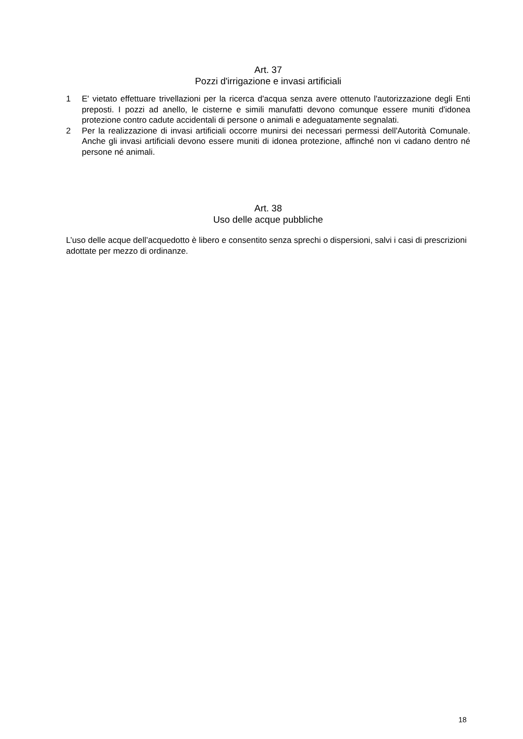Art. 37
Pozzi d'irrigazione e invasi artificiali
1 E' vietato effettuare trivellazioni per la ricerca d'acqua senza avere ottenuto l'autorizzazione degli Enti preposti. I pozzi ad anello, le cisterne e simili manufatti devono comunque essere muniti d'idonea protezione contro cadute accidentali di persone o animali e adeguatamente segnalati.
2 Per la realizzazione di invasi artificiali occorre munirsi dei necessari permessi dell'Autorità Comunale. Anche gli invasi artificiali devono essere muniti di idonea protezione, affinché non vi cadano dentro né persone né animali.
Art. 38
Uso delle acque pubbliche
L’uso delle acque dell’acquedotto è libero e consentito senza sprechi o dispersioni, salvi i casi di prescrizioni adottate per mezzo di ordinanze.
18